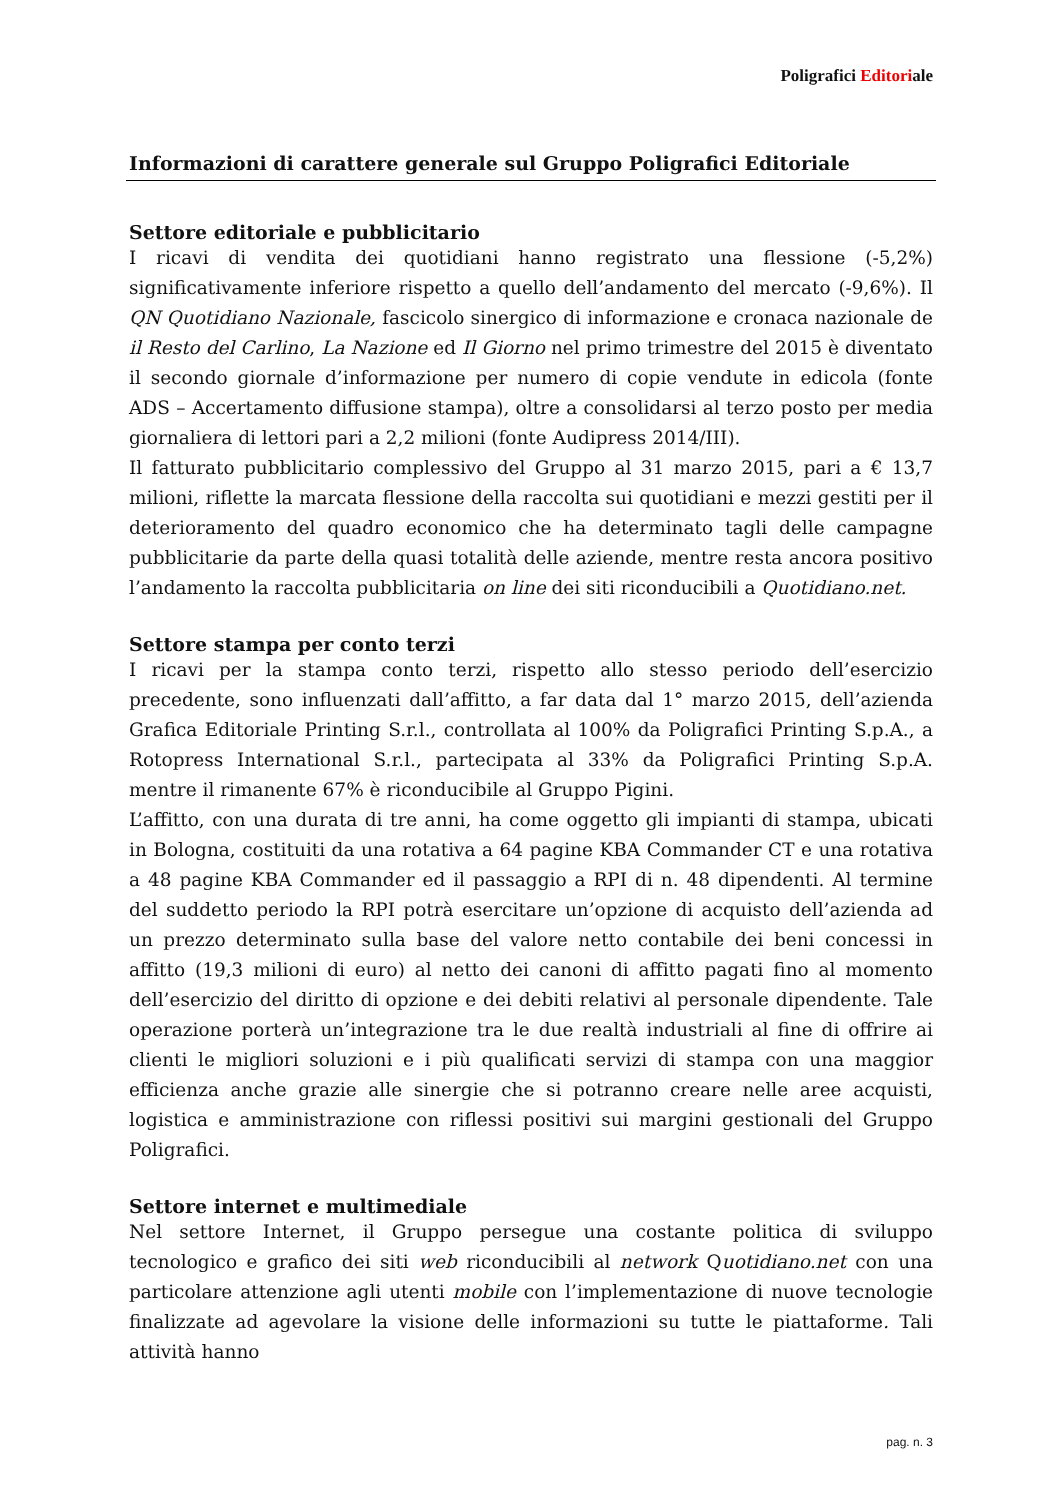Poligrafici Editoriale
Informazioni di carattere generale sul Gruppo Poligrafici Editoriale
Settore editoriale e pubblicitario
I ricavi di vendita dei quotidiani hanno registrato una flessione (-5,2%) significativamente inferiore rispetto a quello dell’andamento del mercato (-9,6%). Il QN Quotidiano Nazionale, fascicolo sinergico di informazione e cronaca nazionale de il Resto del Carlino, La Nazione ed Il Giorno nel primo trimestre del 2015 è diventato il secondo giornale d’informazione per numero di copie vendute in edicola (fonte ADS – Accertamento diffusione stampa), oltre a consolidarsi al terzo posto per media giornaliera di lettori pari a 2,2 milioni (fonte Audipress 2014/III).
Il fatturato pubblicitario complessivo del Gruppo al 31 marzo 2015, pari a € 13,7 milioni, riflette la marcata flessione della raccolta sui quotidiani e mezzi gestiti per il deterioramento del quadro economico che ha determinato tagli delle campagne pubblicitarie da parte della quasi totalità delle aziende, mentre resta ancora positivo l’andamento la raccolta pubblicitaria on line dei siti riconducibili a Quotidiano.net.
Settore stampa per conto terzi
I ricavi per la stampa conto terzi, rispetto allo stesso periodo dell’esercizio precedente, sono influenzati dall’affitto, a far data dal 1° marzo 2015, dell’azienda Grafica Editoriale Printing S.r.l., controllata al 100% da Poligrafici Printing S.p.A., a Rotopress International S.r.l., partecipata al 33% da Poligrafici Printing S.p.A. mentre il rimanente 67% è riconducibile al Gruppo Pigini.
L’affitto, con una durata di tre anni, ha come oggetto gli impianti di stampa, ubicati in Bologna, costituiti da una rotativa a 64 pagine KBA Commander CT e una rotativa a 48 pagine KBA Commander ed il passaggio a RPI di n. 48 dipendenti. Al termine del suddetto periodo la RPI potrà esercitare un’opzione di acquisto dell’azienda ad un prezzo determinato sulla base del valore netto contabile dei beni concessi in affitto (19,3 milioni di euro) al netto dei canoni di affitto pagati fino al momento dell’esercizio del diritto di opzione e dei debiti relativi al personale dipendente. Tale operazione porterà un’integrazione tra le due realtà industriali al fine di offrire ai clienti le migliori soluzioni e i più qualificati servizi di stampa con una maggior efficienza anche grazie alle sinergie che si potranno creare nelle aree acquisti, logistica e amministrazione con riflessi positivi sui margini gestionali del Gruppo Poligrafici.
Settore internet e multimediale
Nel settore Internet, il Gruppo persegue una costante politica di sviluppo tecnologico e grafico dei siti web riconducibili al network Quotidiano.net con una particolare attenzione agli utenti mobile con l’implementazione di nuove tecnologie finalizzate ad agevolare la visione delle informazioni su tutte le piattaforme. Tali attività hanno
pag. n. 3